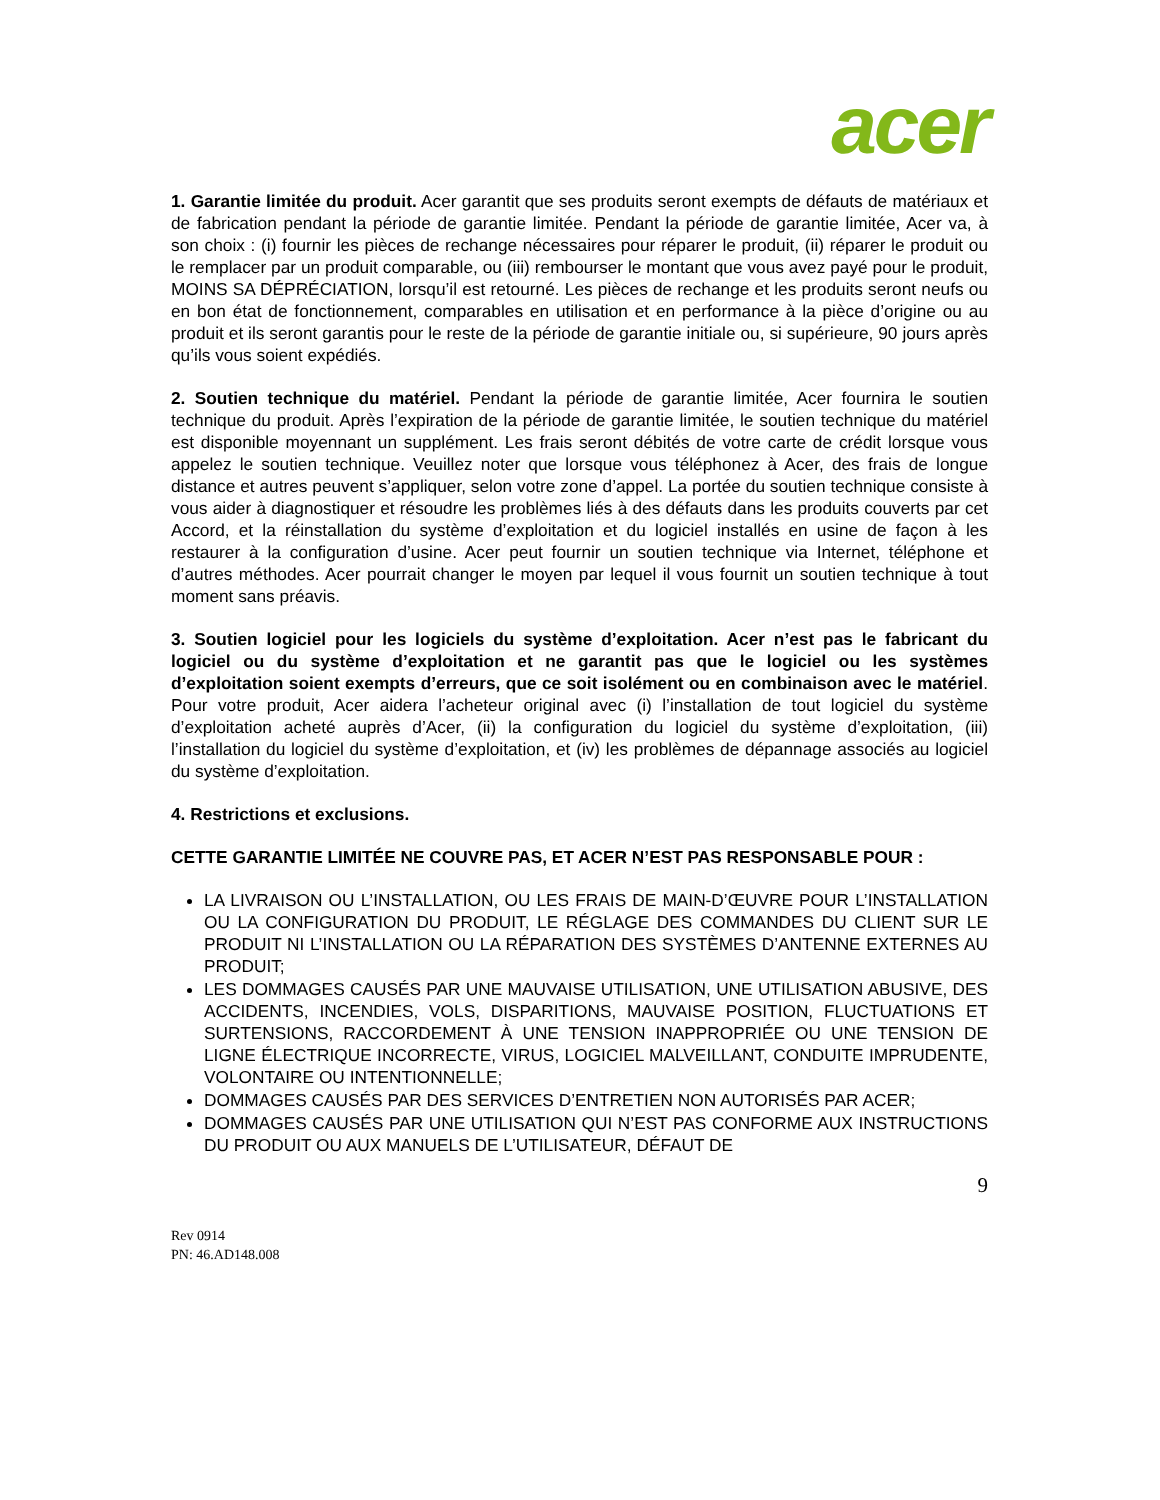acer
1. Garantie limitée du produit. Acer garantit que ses produits seront exempts de défauts de matériaux et de fabrication pendant la période de garantie limitée. Pendant la période de garantie limitée, Acer va, à son choix : (i) fournir les pièces de rechange nécessaires pour réparer le produit, (ii) réparer le produit ou le remplacer par un produit comparable, ou (iii) rembourser le montant que vous avez payé pour le produit, MOINS SA DÉPRÉCIATION, lorsqu’il est retourné. Les pièces de rechange et les produits seront neufs ou en bon état de fonctionnement, comparables en utilisation et en performance à la pièce d’origine ou au produit et ils seront garantis pour le reste de la période de garantie initiale ou, si supérieure, 90 jours après qu’ils vous soient expédiés.
2. Soutien technique du matériel. Pendant la période de garantie limitée, Acer fournira le soutien technique du produit. Après l’expiration de la période de garantie limitée, le soutien technique du matériel est disponible moyennant un supplément. Les frais seront débités de votre carte de crédit lorsque vous appelez le soutien technique. Veuillez noter que lorsque vous téléphonez à Acer, des frais de longue distance et autres peuvent s’appliquer, selon votre zone d’appel. La portée du soutien technique consiste à vous aider à diagnostiquer et résoudre les problèmes liés à des défauts dans les produits couverts par cet Accord, et la réinstallation du système d’exploitation et du logiciel installés en usine de façon à les restaurer à la configuration d’usine. Acer peut fournir un soutien technique via Internet, téléphone et d’autres méthodes. Acer pourrait changer le moyen par lequel il vous fournit un soutien technique à tout moment sans préavis.
3. Soutien logiciel pour les logiciels du système d’exploitation. Acer n’est pas le fabricant du logiciel ou du système d’exploitation et ne garantit pas que le logiciel ou les systèmes d’exploitation soient exempts d’erreurs, que ce soit isolément ou en combinaison avec le matériel. Pour votre produit, Acer aidera l’acheteur original avec (i) l’installation de tout logiciel du système d’exploitation acheté auprès d’Acer, (ii) la configuration du logiciel du système d’exploitation, (iii) l’installation du logiciel du système d’exploitation, et (iv) les problèmes de dépannage associés au logiciel du système d’exploitation.
4. Restrictions et exclusions.
CETTE GARANTIE LIMITÉE NE COUVRE PAS, ET ACER N’EST PAS RESPONSABLE POUR :
LA LIVRAISON OU L’INSTALLATION, OU LES FRAIS DE MAIN-D’ŒUVRE POUR L’INSTALLATION OU LA CONFIGURATION DU PRODUIT, LE RÉGLAGE DES COMMANDES DU CLIENT SUR LE PRODUIT NI L’INSTALLATION OU LA RÉPARATION DES SYSTÈMES D’ANTENNE EXTERNES AU PRODUIT;
LES DOMMAGES CAUSÉS PAR UNE MAUVAISE UTILISATION, UNE UTILISATION ABUSIVE, DES ACCIDENTS, INCENDIES, VOLS, DISPARITIONS, MAUVAISE POSITION, FLUCTUATIONS ET SURTENSIONS, RACCORDEMENT À UNE TENSION INAPPROPRIÉE OU UNE TENSION DE LIGNE ÉLECTRIQUE INCORRECTE, VIRUS, LOGICIEL MALVEILLANT, CONDUITE IMPRUDENTE, VOLONTAIRE OU INTENTIONNELLE;
DOMMAGES CAUSÉS PAR DES SERVICES D’ENTRETIEN NON AUTORISÉS PAR ACER;
DOMMAGES CAUSÉS PAR UNE UTILISATION QUI N’EST PAS CONFORME AUX INSTRUCTIONS DU PRODUIT OU AUX MANUELS DE L’UTILISATEUR, DÉFAUT DE
9
Rev 0914
PN: 46.AD148.008